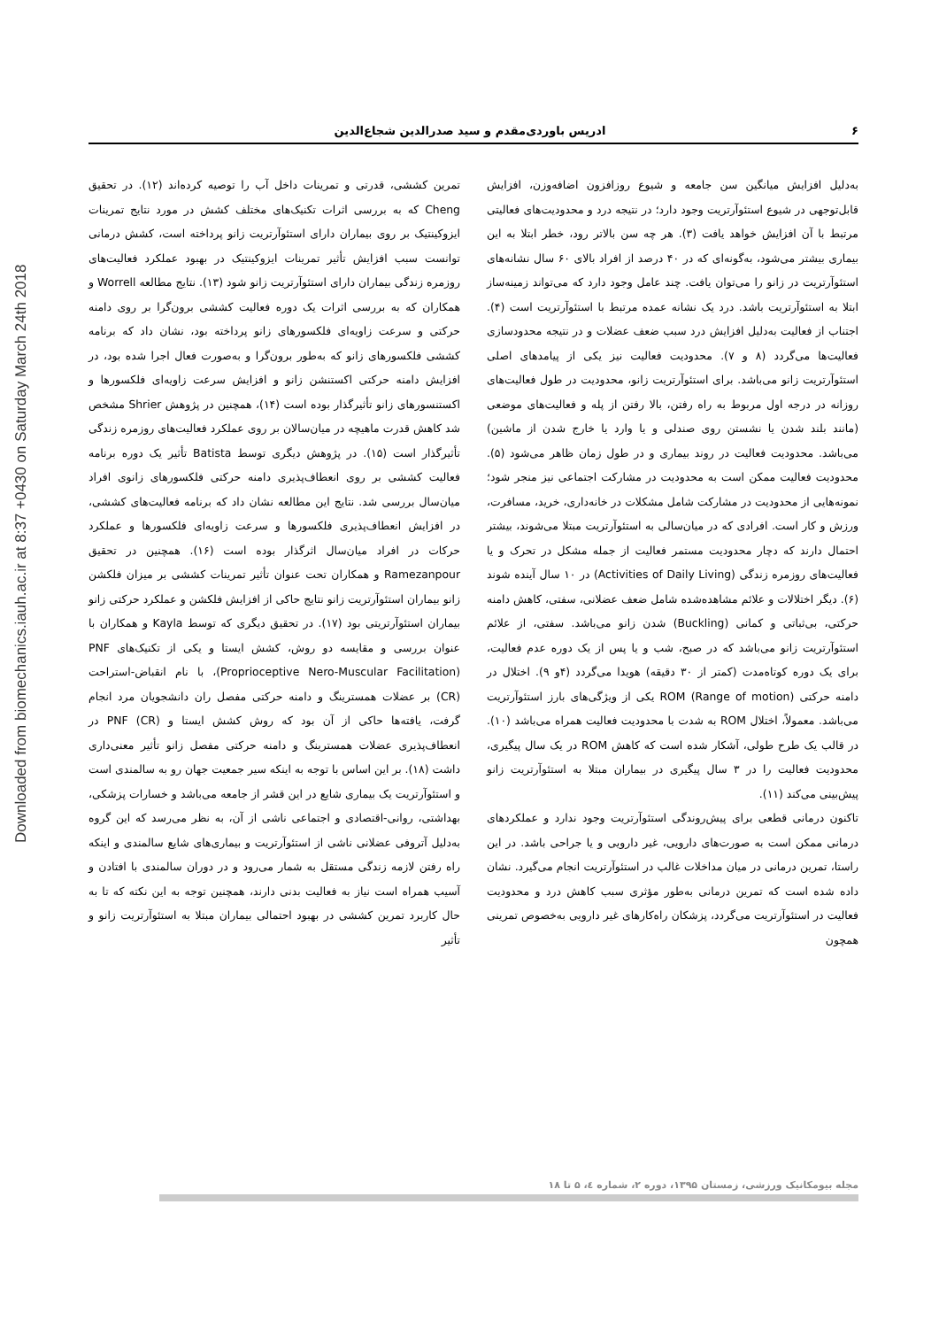۶ ادریس باوردی‌مقدم و سید صدرالدین شجاع‌الدین
Downloaded from biomechanics.iauh.ac.ir at 8:37 +0430 on Saturday March 24th 2018
به‌دلیل افزایش میانگین سن جامعه و شیوع روزافزون اضافه‌وزن، افزایش قابل‌توجهی در شیوع استئوآرتریت وجود دارد؛ در نتیجه درد و محدودیت‌های فعالیتی مرتبط با آن افزایش خواهد یافت (۳). هر چه سن بالاتر رود، خطر ابتلا به این بیماری بیشتر می‌شود، به‌گونه‌ای که در ۴۰ درصد از افراد بالای ۶۰ سال نشانه‌های استئوآرتریت در زانو را می‌توان یافت. چند عامل وجود دارد که می‌تواند زمینه‌ساز ابتلا به استئوآرتریت باشد. درد یک نشانه عمده مرتبط با استئوآرتریت است (۴). اجتناب از فعالیت به‌دلیل افزایش درد سبب ضعف عضلات و در نتیجه محدودسازی فعالیت‌ها می‌گردد (۸ و ۷). محدودیت فعالیت نیز یکی از پیامدهای اصلی استئوآرتریت زانو می‌باشد. برای استئوآرتریت زانو، محدودیت در طول فعالیت‌های روزانه در درجه اول مربوط به راه رفتن، بالا رفتن از پله و فعالیت‌های موضعی (مانند بلند شدن یا نشستن روی صندلی و یا وارد یا خارج شدن از ماشین) می‌باشد. محدودیت فعالیت در روند بیماری و در طول زمان ظاهر می‌شود (۵). محدودیت فعالیت ممکن است به محدودیت در مشارکت اجتماعی نیز منجر شود؛ نمونه‌هایی از محدودیت در مشارکت شامل مشکلات در خانه‌داری، خرید، مسافرت، ورزش و کار است. افرادی که در میان‌سالی به استئوآرتریت مبتلا می‌شوند، بیشتر احتمال دارند که دچار محدودیت مستمر فعالیت از جمله مشکل در تحرک و یا فعالیت‌های روزمره زندگی (Activities of Daily Living) در ۱۰ سال آینده شوند (۶). دیگر اختلالات و علائم مشاهده‌شده شامل ضعف عضلانی، سفتی، کاهش دامنه حرکتی، بی‌ثباتی و کمانی (Buckling) شدن زانو می‌باشد. سفتی، از علائم استئوآرتریت زانو می‌باشد که در صبح، شب و یا پس از یک دوره عدم فعالیت، برای یک دوره کوتاه‌مدت (کمتر از ۳۰ دقیقه) هویدا می‌گردد (۴و ۹). اختلال در دامنه حرکتی (Range of motion) ROM یکی از ویژگی‌های بارز استئوآرتریت می‌باشد. معمولاً، اختلال ROM به شدت با محدودیت فعالیت همراه می‌باشد (۱۰). در قالب یک طرح طولی، آشکار شده است که کاهش ROM در یک سال پیگیری، محدودیت فعالیت را در ۳ سال پیگیری در بیماران مبتلا به استئوآرتریت زانو پیش‌بینی می‌کند (۱۱).
تاکنون درمانی قطعی برای پیش‌روندگی استئوآرتریت وجود ندارد و عملکردهای درمانی ممکن است به صورت‌های دارویی، غیر دارویی و یا جراحی باشد. در این راستا، تمرین درمانی در میان مداخلات غالب در استئوآرتریت انجام می‌گیرد. نشان داده شده است که تمرین درمانی به‌طور مؤثری سبب کاهش درد و محدودیت فعالیت در استئوآرتریت می‌گردد، پزشکان راه‌کارهای غیر دارویی به‌خصوص تمرینی همچون
تمرین کششی، قدرتی و تمرینات داخل آب را توصیه کرده‌اند (۱۲). در تحقیق Cheng که به بررسی اثرات تکنیک‌های مختلف کشش در مورد نتایج تمرینات ایزوکینتیک بر روی بیماران دارای استئوآرتریت زانو پرداخته است، کشش درمانی توانست سبب افزایش تأثیر تمرینات ایزوکینتیک در بهبود عملکرد فعالیت‌های روزمره زندگی بیماران دارای استئوآرتریت زانو شود (۱۳). نتایج مطالعه Worrell و همکاران که به بررسی اثرات یک دوره فعالیت کششی برون‌گرا بر روی دامنه حرکتی و سرعت زاویه‌ای فلکسورهای زانو پرداخته بود، نشان داد که برنامه کششی فلکسورهای زانو که به‌طور برون‌گرا و به‌صورت فعال اجرا شده بود، در افزایش دامنه حرکتی اکستنشن زانو و افزایش سرعت زاویه‌ای فلکسورها و اکستنسورهای زانو تأثیرگذار بوده است (۱۴)، همچنین در پژوهش Shrier مشخص شد کاهش قدرت ماهیچه در میان‌سالان بر روی عملکرد فعالیت‌های روزمره زندگی تأثیرگذار است (۱۵). در پژوهش دیگری توسط Batista تأثیر یک دوره برنامه فعالیت کششی بر روی انعطاف‌پذیری دامنه حرکتی فلکسورهای زانوی افراد میان‌سال بررسی شد. نتایج این مطالعه نشان داد که برنامه فعالیت‌های کششی، در افزایش انعطاف‌پذیری فلکسورها و سرعت زاویه‌ای فلکسورها و عملکرد حرکات در افراد میان‌سال اثرگذار بوده است (۱۶). همچنین در تحقیق Ramezanpour و همکاران تحت عنوان تأثیر تمرینات کششی بر میزان فلکشن زانو بیماران استئوآرتریت زانو نتایج حاکی از افزایش فلکشن و عملکرد حرکتی زانو بیماران استئوآرتریتی بود (۱۷). در تحقیق دیگری که توسط Kayla و همکاران با عنوان بررسی و مقایسه دو روش، کشش ایستا و یکی از تکنیک‌های PNF (Proprioceptive Nero-Muscular Facilitation)، با نام انقباض-استراحت (CR) بر عضلات همسترینگ و دامنه حرکتی مفصل ران دانشجویان مرد انجام گرفت، یافته‌ها حاکی از آن بود که روش کشش ایستا و PNF (CR) در انعطاف‌پذیری عضلات همسترینگ و دامنه حرکتی مفصل زانو تأثیر معنی‌داری داشت (۱۸). بر این اساس با توجه به اینکه سیر جمعیت جهان رو به سالمندی است و استئوآرتریت یک بیماری شایع در این قشر از جامعه می‌باشد و خسارات پزشکی، بهداشتی، روانی-اقتصادی و اجتماعی ناشی از آن، به نظر می‌رسد که این گروه به‌دلیل آتروفی عضلانی ناشی از استئوآرتریت و بیماری‌های شایع سالمندی و اینکه راه رفتن لازمه زندگی مستقل به شمار می‌رود و در دوران سالمندی با افتادن و آسیب همراه است نیاز به فعالیت بدنی دارند، همچنین توجه به این نکته که تا به حال کاربرد تمرین کششی در بهبود احتمالی بیماران مبتلا به استئوآرتریت زانو و تأثیر
مجله بیومکانیک ورزشی، زمستان ۱۳۹۵، دوره ۲، شماره ٤، ۵ تا ۱۸